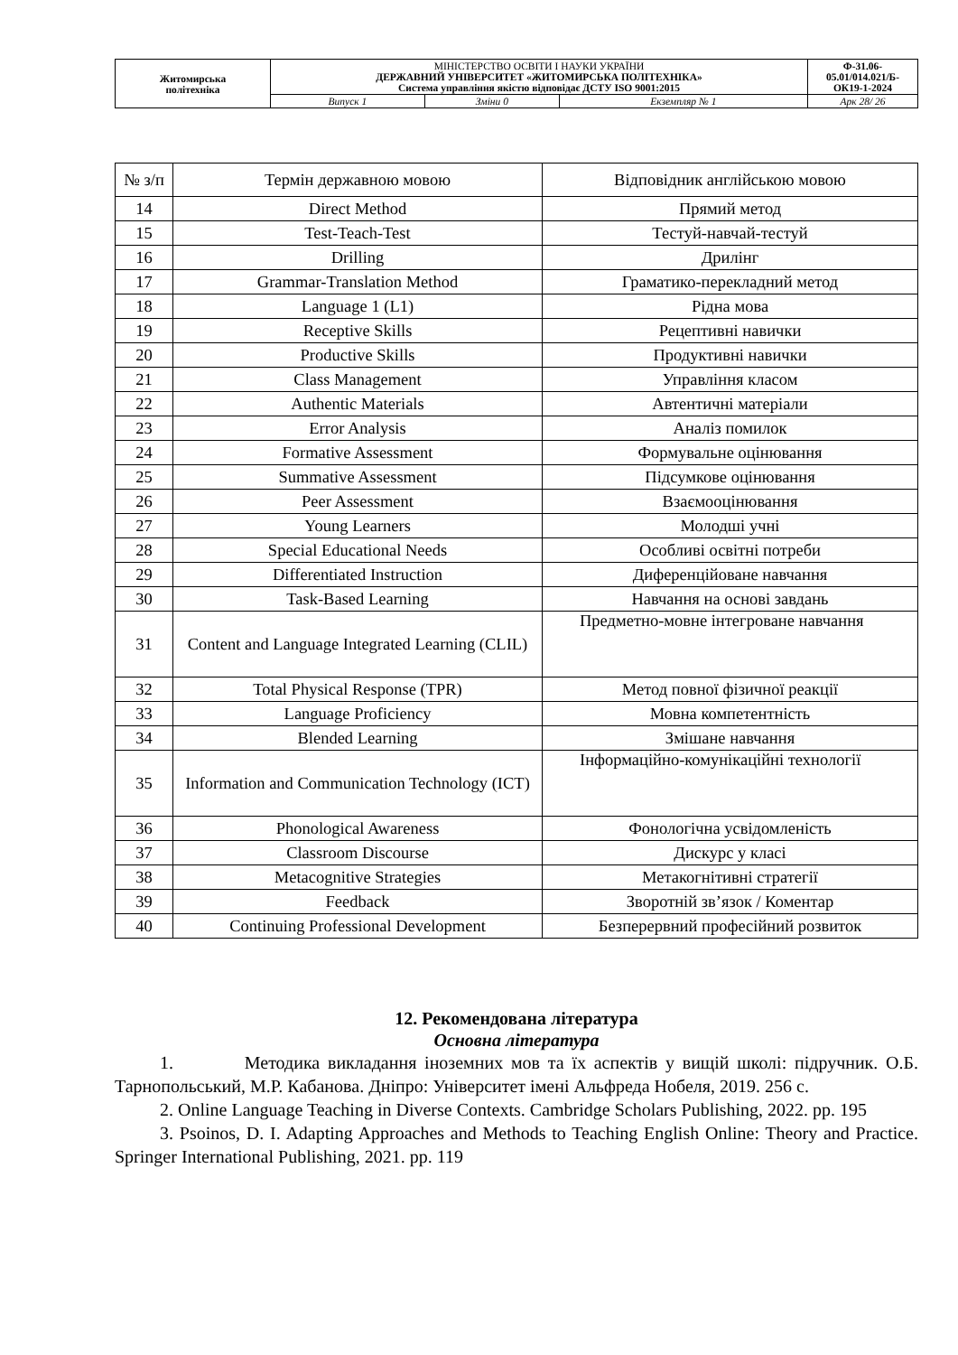| Житомирська політехніка | МІНІСТЕРСТВО ОСВІТИ І НАУКИ УКРАЇНИ ДЕРЖАВНИЙ УНІВЕРСИТЕТ «ЖИТОМИРСЬКА ПОЛІТЕХНІКА» Система управління якістю відповідає ДСТУ ISO 9001:2015 | | | Ф-31.06- 05.01/014.021/Б- ОК19-1-2024 |
| | Випуск 1 | Зміни 0 | Екземпляр № 1 | Арк 28/ 26 |
| № з/п | Термін державною мовою | Відповідник англійською мовою |
| 14 | Direct Method | Прямий метод |
| 15 | Test-Teach-Test | Тестуй-навчай-тестуй |
| 16 | Drilling | Дрилінг |
| 17 | Grammar-Translation Method | Граматико-перекладний метод |
| 18 | Language 1 (L1) | Рідна мова |
| 19 | Receptive Skills | Рецептивні навички |
| 20 | Productive Skills | Продуктивні навички |
| 21 | Class Management | Управління класом |
| 22 | Authentic Materials | Автентичні матеріали |
| 23 | Error Analysis | Аналіз помилок |
| 24 | Formative Assessment | Формувальне оцінювання |
| 25 | Summative Assessment | Підсумкове оцінювання |
| 26 | Peer Assessment | Взаємооцінювання |
| 27 | Young Learners | Молодші учні |
| 28 | Special Educational Needs | Особливі освітні потреби |
| 29 | Differentiated Instruction | Диференційоване навчання |
| 30 | Task-Based Learning | Навчання на основі завдань |
| 31 | Content and Language Integrated Learning (CLIL) | Предметно-мовне інтегроване навчання |
| 32 | Total Physical Response (TPR) | Метод повної фізичної реакції |
| 33 | Language Proficiency | Мовна компетентність |
| 34 | Blended Learning | Змішане навчання |
| 35 | Information and Communication Technology (ICT) | Інформаційно-комунікаційні технології |
| 36 | Phonological Awareness | Фонологічна усвідомленість |
| 37 | Classroom Discourse | Дискурс у класі |
| 38 | Metacognitive Strategies | Метакогнітивні стратегії |
| 39 | Feedback | Зворотній зв’язок / Коментар |
| 40 | Continuing Professional Development | Безперервний професійний розвиток |
12. Рекомендована література
Основна література
1. Методика викладання іноземних мов та їх аспектів у вищій школі: підручник. О.Б. Тарнопольський, М.Р. Кабанова. Дніпро: Університет імені Альфреда Нобеля, 2019. 256 с.
2. Online Language Teaching in Diverse Contexts. Cambridge Scholars Publishing, 2022. pp. 195
3. Psoinos, D. I. Adapting Approaches and Methods to Teaching English Online: Theory and Practice. Springer International Publishing, 2021. pp. 119